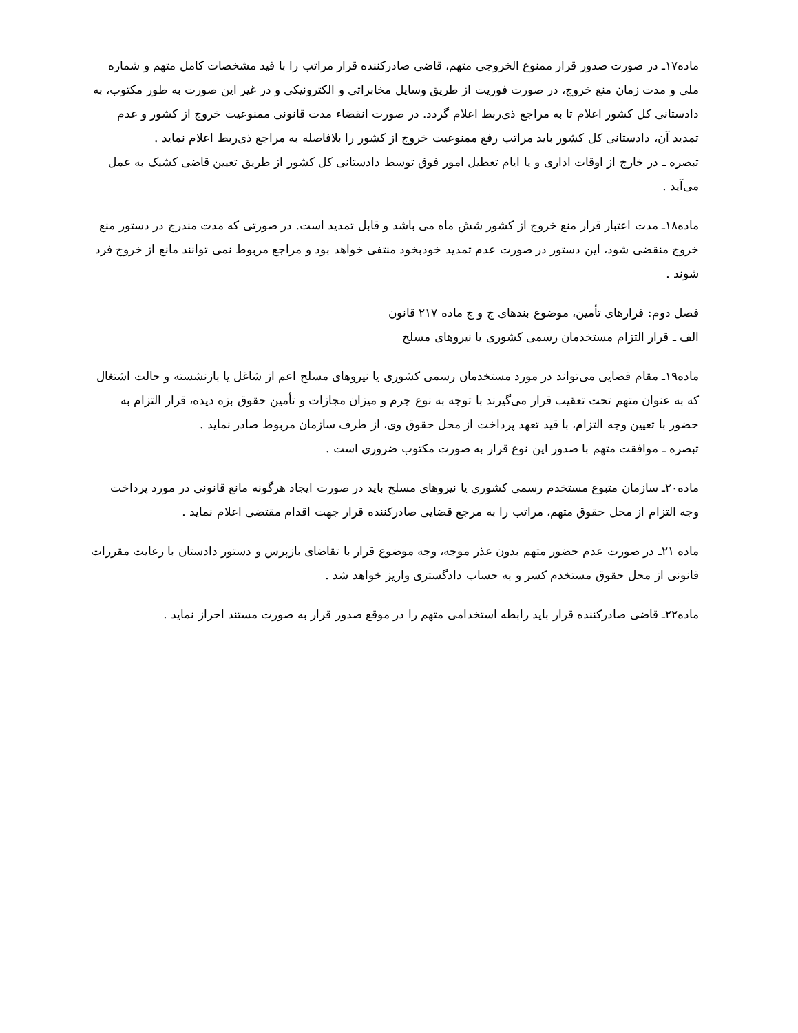ماده۱۷ـ در صورت صدور قرار ممنوع الخروجی متهم، قاضی صادرکننده قرار مراتب را با قید مشخصات کامل متهم و شماره ملی و مدت زمان منع خروج، در صورت فوریت از طریق وسایل مخابراتی و الکترونیکی و در غیر این صورت به طور مکتوب، به دادستانی کل کشور اعلام تا به مراجع ذی‌ربط اعلام گردد. در صورت انقضاء مدت قانونی ممنوعیت خروج از کشور و عدم تمدید آن، دادستانی کل کشور باید مراتب رفع ممنوعیت خروج از کشور را بلافاصله به مراجع ذی‌ربط اعلام نماید .
تبصره ـ در خارج از اوقات اداری و یا ایام تعطیل امور فوق توسط دادستانی کل کشور از طریق تعیین قاضی کشیک به عمل می‌آید .
ماده۱۸ـ مدت اعتبار قرار منع خروج از کشور شش ماه می باشد و قابل تمدید است. در صورتی که مدت مندرج در دستور منع خروج منقضی شود، این دستور در صورت عدم تمدید خودبخود منتفی خواهد بود و مراجع مربوط نمی توانند مانع از خروج فرد شوند .
فصل دوم: قرارهای تأمین، موضوع بندهای ج و چ ماده ۲۱۷ قانون
الف ـ قرار التزام مستخدمان رسمی کشوری یا نیروهای مسلح
ماده۱۹ـ مقام قضایی می‌تواند در مورد مستخدمان رسمی کشوری یا نیروهای مسلح اعم از شاغل یا بازنشسته و حالت اشتغال که به عنوان متهم تحت تعقیب قرار می‌گیرند با توجه به نوع جرم و میزان مجازات و تأمین حقوق بزه دیده، قرار التزام به حضور با تعیین وجه التزام، با قید تعهد پرداخت از محل حقوق وی، از طرف سازمان مربوط صادر نماید .
تبصره ـ موافقت متهم با صدور این نوع قرار به صورت مکتوب ضروری است .
ماده۲۰ـ سازمان متبوع مستخدم رسمی کشوری یا نیروهای مسلح باید در صورت ایجاد هرگونه مانع قانونی در مورد پرداخت وجه التزام از محل حقوق متهم، مراتب را به مرجع قضایی صادرکننده قرار جهت اقدام مقتضی اعلام نماید .
ماده ۲۱ـ در صورت عدم حضور متهم بدون عذر موجه، وجه موضوع قرار با تقاضای بازپرس و دستور دادستان با رعایت مقررات قانونی از محل حقوق مستخدم کسر و به حساب دادگستری واریز خواهد شد .
ماده۲۲ـ قاضی صادرکننده قرار باید رابطه استخدامی متهم را در موقع صدور قرار به صورت مستند احراز نماید .